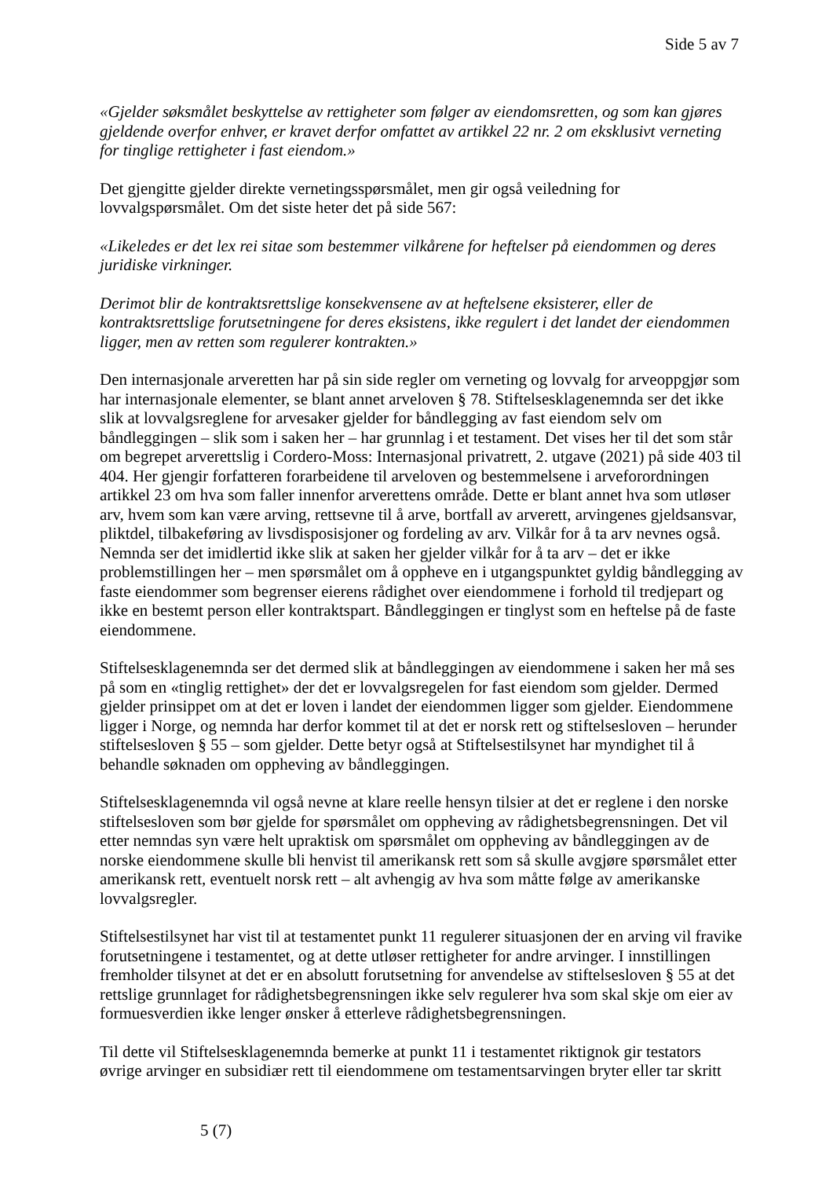Side 5 av 7
«Gjelder søksmålet beskyttelse av rettigheter som følger av eiendomsretten, og som kan gjøres gjeldende overfor enhver, er kravet derfor omfattet av artikkel 22 nr. 2 om eksklusivt verneting for tinglige rettigheter i fast eiendom.»
Det gjengitte gjelder direkte vernetingsspørsmålet, men gir også veiledning for lovvalgspørsmålet. Om det siste heter det på side 567:
«Likeledes er det lex rei sitae som bestemmer vilkårene for heftelser på eiendommen og deres juridiske virkninger.
Derimot blir de kontraktsrettslige konsekvensene av at heftelsene eksisterer, eller de kontraktsrettslige forutsetningene for deres eksistens, ikke regulert i det landet der eiendommen ligger, men av retten som regulerer kontrakten.»
Den internasjonale arveretten har på sin side regler om verneting og lovvalg for arveoppgjør som har internasjonale elementer, se blant annet arveloven § 78. Stiftelsesklagenemnda ser det ikke slik at lovvalgsreglene for arvesaker gjelder for båndlegging av fast eiendom selv om båndleggingen – slik som i saken her – har grunnlag i et testament. Det vises her til det som står om begrepet arverettslig i Cordero-Moss: Internasjonal privatrett, 2. utgave (2021) på side 403 til 404. Her gjengir forfatteren forarbeidene til arveloven og bestemmelsene i arveforordningen artikkel 23 om hva som faller innenfor arverettens område. Dette er blant annet hva som utløser arv, hvem som kan være arving, rettsevne til å arve, bortfall av arverett, arvingenes gjeldsansvar, pliktdel, tilbakeføring av livsdisposisjoner og fordeling av arv. Vilkår for å ta arv nevnes også. Nemnda ser det imidlertid ikke slik at saken her gjelder vilkår for å ta arv – det er ikke problemstillingen her – men spørsmålet om å oppheve en i utgangspunktet gyldig båndlegging av faste eiendommer som begrenser eierens rådighet over eiendommene i forhold til tredjepart og ikke en bestemt person eller kontraktspart. Båndleggingen er tinglyst som en heftelse på de faste eiendommene.
Stiftelsesklagenemnda ser det dermed slik at båndleggingen av eiendommene i saken her må ses på som en «tinglig rettighet» der det er lovvalgsregelen for fast eiendom som gjelder. Dermed gjelder prinsippet om at det er loven i landet der eiendommen ligger som gjelder. Eiendommene ligger i Norge, og nemnda har derfor kommet til at det er norsk rett og stiftelsesloven – herunder stiftelsesloven § 55 – som gjelder. Dette betyr også at Stiftelsestilsynet har myndighet til å behandle søknaden om oppheving av båndleggingen.
Stiftelsesklagenemnda vil også nevne at klare reelle hensyn tilsier at det er reglene i den norske stiftelsesloven som bør gjelde for spørsmålet om oppheving av rådighetsbegrensningen. Det vil etter nemndas syn være helt upraktisk om spørsmålet om oppheving av båndleggingen av de norske eiendommene skulle bli henvist til amerikansk rett som så skulle avgjøre spørsmålet etter amerikansk rett, eventuelt norsk rett – alt avhengig av hva som måtte følge av amerikanske lovvalgsregler.
Stiftelsestilsynet har vist til at testamentet punkt 11 regulerer situasjonen der en arving vil fravike forutsetningene i testamentet, og at dette utløser rettigheter for andre arvinger. I innstillingen fremholder tilsynet at det er en absolutt forutsetning for anvendelse av stiftelsesloven § 55 at det rettslige grunnlaget for rådighetsbegrensningen ikke selv regulerer hva som skal skje om eier av formuesverdien ikke lenger ønsker å etterleve rådighetsbegrensningen.
Til dette vil Stiftelsesklagenemnda bemerke at punkt 11 i testamentet riktignok gir testators øvrige arvinger en subsidiær rett til eiendommene om testamentsarvingen bryter eller tar skritt
5 (7)